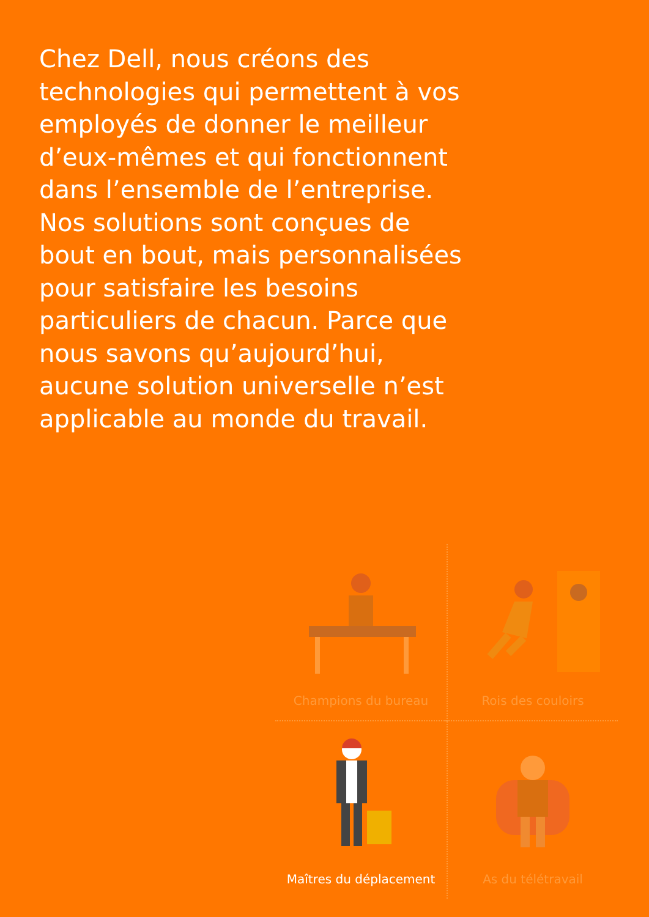Chez Dell, nous créons des technologies qui permettent à vos employés de donner le meilleur d’eux-mêmes et qui fonctionnent dans l’ensemble de l’entreprise. Nos solutions sont conçues de bout en bout, mais personnalisées pour satisfaire les besoins particuliers de chacun. Parce que nous savons qu’aujourd’hui, aucune solution universelle n’est applicable au monde du travail.
Champions du bureau
Rois des couloirs
Maîtres du déplacement
As du télétravail